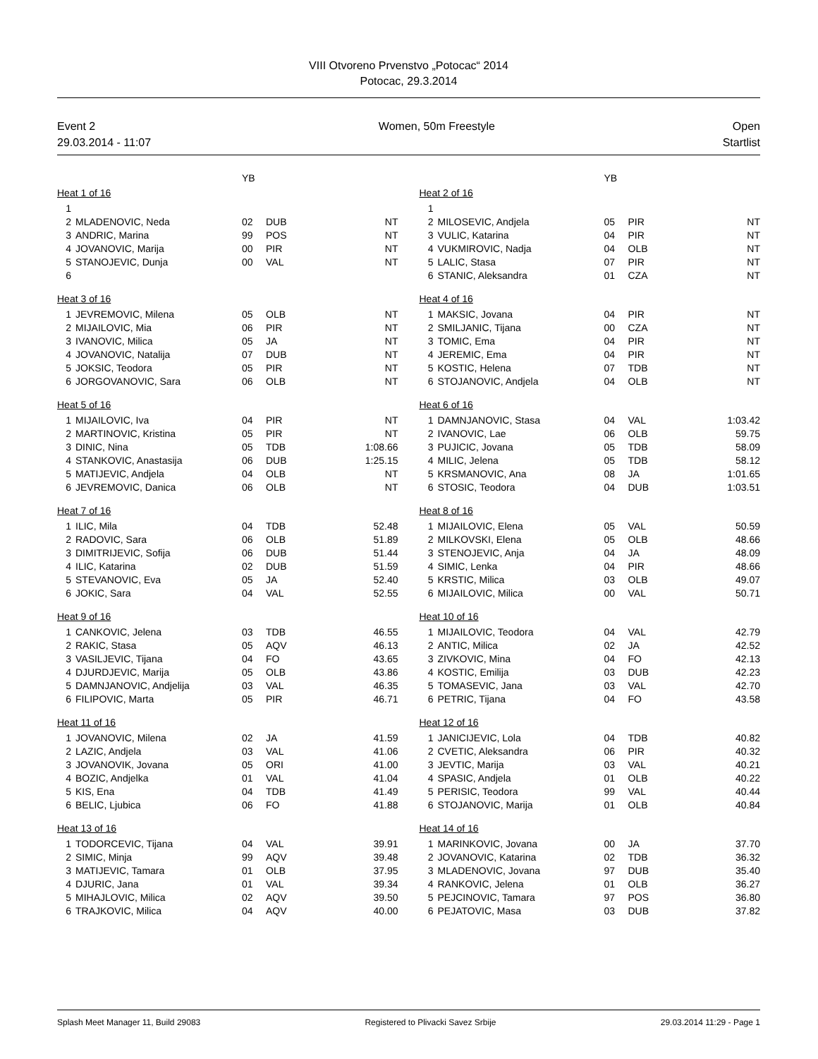VIII Otvoreno Prvenstvo „Potocac“ 2014
Potocac, 29.3.2014
Event 2
29.03.2014 - 11:07
Women, 50m Freestyle Open
Startlist
| | | YB | | |
| Heat 1 of 16 | | | | |
| 1 | | | | |
| 2 | MLADENOVIC, Neda | 02 | DUB | NT |
| 3 | ANDRIC, Marina | 99 | POS | NT |
| 4 | JOVANOVIC, Marija | 00 | PIR | NT |
| 5 | STANOJEVIC, Dunja | 00 | VAL | NT |
| 6 | | | | |
| Heat 3 of 16 | | | | |
| 1 | JEVREMOVIC, Milena | 05 | OLB | NT |
| 2 | MIJAILOVIC, Mia | 06 | PIR | NT |
| 3 | IVANOVIC, Milica | 05 | JA | NT |
| 4 | JOVANOVIC, Natalija | 07 | DUB | NT |
| 5 | JOKSIC, Teodora | 05 | PIR | NT |
| 6 | JORGOVANOVIC, Sara | 06 | OLB | NT |
| Heat 5 of 16 | | | | |
| 1 | MIJAILOVIC, Iva | 04 | PIR | NT |
| 2 | MARTINOVIC, Kristina | 05 | PIR | NT |
| 3 | DINIC, Nina | 05 | TDB | 1:08.66 |
| 4 | STANKOVIC, Anastasija | 06 | DUB | 1:25.15 |
| 5 | MATIJEVIC, Andjela | 04 | OLB | NT |
| 6 | JEVREMOVIC, Danica | 06 | OLB | NT |
| Heat 7 of 16 | | | | |
| 1 | ILIC, Mila | 04 | TDB | 52.48 |
| 2 | RADOVIC, Sara | 06 | OLB | 51.89 |
| 3 | DIMITRIJEVIC, Sofija | 06 | DUB | 51.44 |
| 4 | ILIC, Katarina | 02 | DUB | 51.59 |
| 5 | STEVANOVIC, Eva | 05 | JA | 52.40 |
| 6 | JOKIC, Sara | 04 | VAL | 52.55 |
| Heat 9 of 16 | | | | |
| 1 | CANKOVIC, Jelena | 03 | TDB | 46.55 |
| 2 | RAKIC, Stasa | 05 | AQV | 46.13 |
| 3 | VASILJEVIC, Tijana | 04 | FO | 43.65 |
| 4 | DJURDJEVIC, Marija | 05 | OLB | 43.86 |
| 5 | DAMNJANOVIC, Andjelija | 03 | VAL | 46.35 |
| 6 | FILIPOVIC, Marta | 05 | PIR | 46.71 |
| Heat 11 of 16 | | | | |
| 1 | JOVANOVIC, Milena | 02 | JA | 41.59 |
| 2 | LAZIC, Andjela | 03 | VAL | 41.06 |
| 3 | JOVANOVIK, Jovana | 05 | ORI | 41.00 |
| 4 | BOZIC, Andjelka | 01 | VAL | 41.04 |
| 5 | KIS, Ena | 04 | TDB | 41.49 |
| 6 | BELIC, Ljubica | 06 | FO | 41.88 |
| Heat 13 of 16 | | | | |
| 1 | TODORCEVIC, Tijana | 04 | VAL | 39.91 |
| 2 | SIMIC, Minja | 99 | AQV | 39.48 |
| 3 | MATIJEVIC, Tamara | 01 | OLB | 37.95 |
| 4 | DJURIC, Jana | 01 | VAL | 39.34 |
| 5 | MIHAJLOVIC, Milica | 02 | AQV | 39.50 |
| 6 | TRAJKOVIC, Milica | 04 | AQV | 40.00 |
| | | YB | | |
| Heat 2 of 16 | | | | |
| 1 | | | | |
| 2 | MILOSEVIC, Andjela | 05 | PIR | NT |
| 3 | VULIC, Katarina | 04 | PIR | NT |
| 4 | VUKMIROVIC, Nadja | 04 | OLB | NT |
| 5 | LALIC, Stasa | 07 | PIR | NT |
| 6 | STANIC, Aleksandra | 01 | CZA | NT |
| Heat 4 of 16 | | | | |
| 1 | MAKSIC, Jovana | 04 | PIR | NT |
| 2 | SMILJANIC, Tijana | 00 | CZA | NT |
| 3 | TOMIC, Ema | 04 | PIR | NT |
| 4 | JEREMIC, Ema | 04 | PIR | NT |
| 5 | KOSTIC, Helena | 07 | TDB | NT |
| 6 | STOJANOVIC, Andjela | 04 | OLB | NT |
| Heat 6 of 16 | | | | |
| 1 | DAMNJANOVIC, Stasa | 04 | VAL | 1:03.42 |
| 2 | IVANOVIC, Lae | 06 | OLB | 59.75 |
| 3 | PUJICIC, Jovana | 05 | TDB | 58.09 |
| 4 | MILIC, Jelena | 05 | TDB | 58.12 |
| 5 | KRSMANOVIC, Ana | 08 | JA | 1:01.65 |
| 6 | STOSIC, Teodora | 04 | DUB | 1:03.51 |
| Heat 8 of 16 | | | | |
| 1 | MIJAILOVIC, Elena | 05 | VAL | 50.59 |
| 2 | MILKOVSKI, Elena | 05 | OLB | 48.66 |
| 3 | STENOJEVIC, Anja | 04 | JA | 48.09 |
| 4 | SIMIC, Lenka | 04 | PIR | 48.66 |
| 5 | KRSTIC, Milica | 03 | OLB | 49.07 |
| 6 | MIJAILOVIC, Milica | 00 | VAL | 50.71 |
| Heat 10 of 16 | | | | |
| 1 | MIJAILOVIC, Teodora | 04 | VAL | 42.79 |
| 2 | ANTIC, Milica | 02 | JA | 42.52 |
| 3 | ZIVKOVIC, Mina | 04 | FO | 42.13 |
| 4 | KOSTIC, Emilija | 03 | DUB | 42.23 |
| 5 | TOMASEVIC, Jana | 03 | VAL | 42.70 |
| 6 | PETRIC, Tijana | 04 | FO | 43.58 |
| Heat 12 of 16 | | | | |
| 1 | JANICIJEVIC, Lola | 04 | TDB | 40.82 |
| 2 | CVETIC, Aleksandra | 06 | PIR | 40.32 |
| 3 | JEVTIC, Marija | 03 | VAL | 40.21 |
| 4 | SPASIC, Andjela | 01 | OLB | 40.22 |
| 5 | PERISIC, Teodora | 99 | VAL | 40.44 |
| 6 | STOJANOVIC, Marija | 01 | OLB | 40.84 |
| Heat 14 of 16 | | | | |
| 1 | MARINKOVIC, Jovana | 00 | JA | 37.70 |
| 2 | JOVANOVIC, Katarina | 02 | TDB | 36.32 |
| 3 | MLADENOVIC, Jovana | 97 | DUB | 35.40 |
| 4 | RANKOVIC, Jelena | 01 | OLB | 36.27 |
| 5 | PEJCINOVIC, Tamara | 97 | POS | 36.80 |
| 6 | PEJATOVIC, Masa | 03 | DUB | 37.82 |
Splash Meet Manager 11, Build 29083 Registered to Plivacki Savez Srbije 29.03.2014 11:29 - Page 1